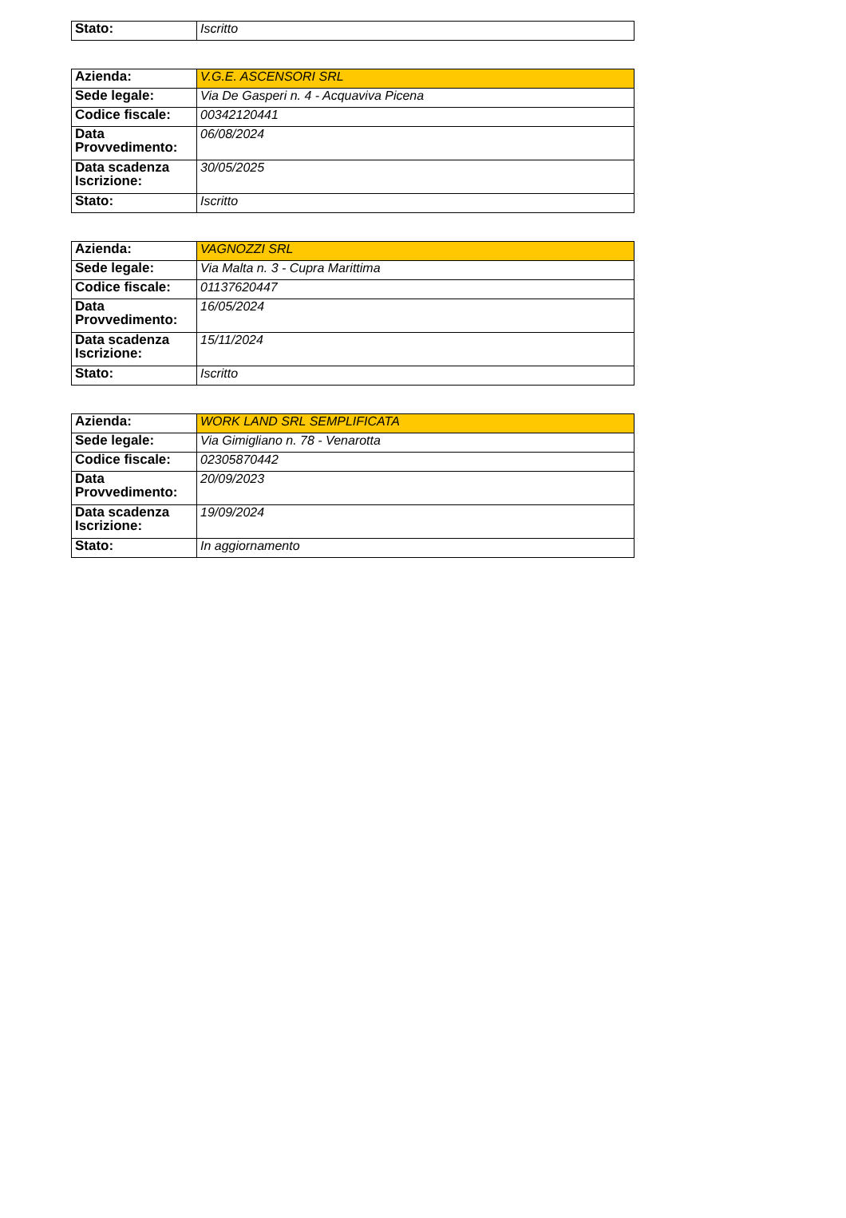| Stato: | Iscritto |
| Azienda: | V.G.E. ASCENSORI SRL |
| Sede legale: | Via De Gasperi n. 4 - Acquaviva Picena |
| Codice fiscale: | 00342120441 |
| Data Provvedimento: | 06/08/2024 |
| Data scadenza Iscrizione: | 30/05/2025 |
| Stato: | Iscritto |
| Azienda: | VAGNOZZI SRL |
| Sede legale: | Via Malta n. 3 - Cupra Marittima |
| Codice fiscale: | 01137620447 |
| Data Provvedimento: | 16/05/2024 |
| Data scadenza Iscrizione: | 15/11/2024 |
| Stato: | Iscritto |
| Azienda: | WORK LAND SRL SEMPLIFICATA |
| Sede legale: | Via Gimigliano n. 78 - Venarotta |
| Codice fiscale: | 02305870442 |
| Data Provvedimento: | 20/09/2023 |
| Data scadenza Iscrizione: | 19/09/2024 |
| Stato: | In aggiornamento |